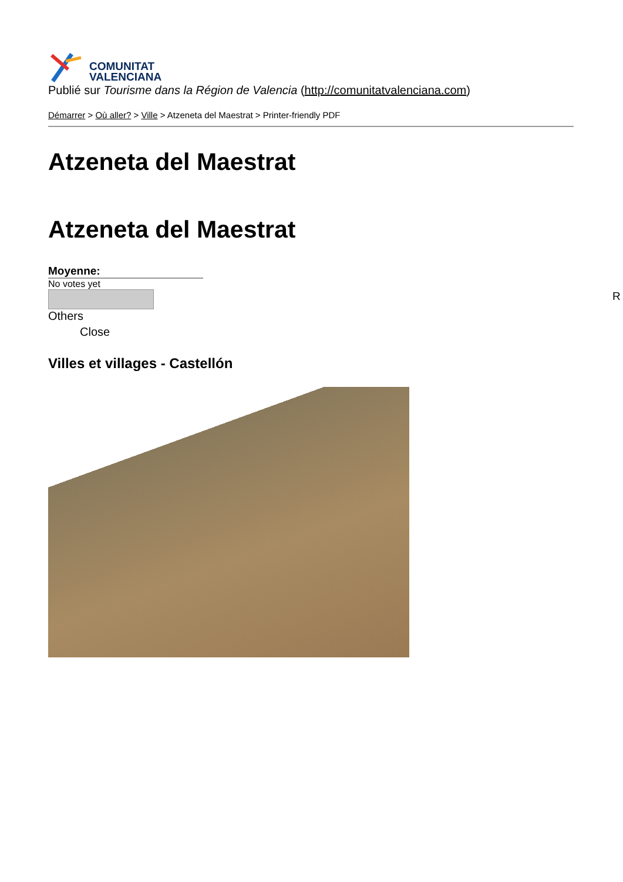COMUNITAT
VALENCIANA
Publié sur Tourisme dans la Région de Valencia (http://comunitatvalenciana.com)
Démarrer > Où aller? > Ville > Atzeneta del Maestrat > Printer-friendly PDF
Atzeneta del Maestrat
Atzeneta del Maestrat
Moyenne:
No votes yet
Others
Close
Villes et villages - Castellón
R